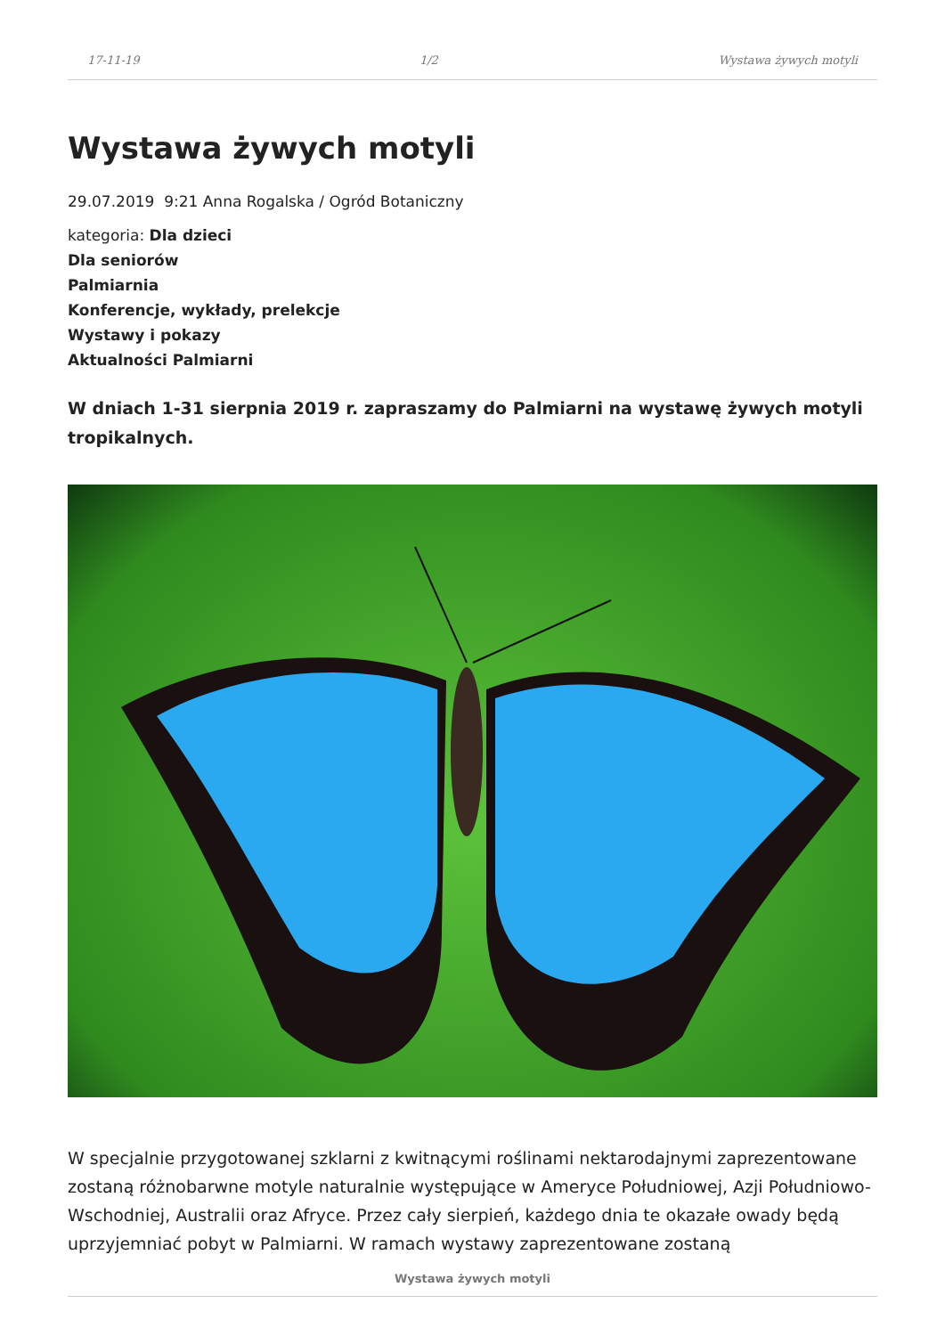17-11-19 1/2 Wystawa żywych motyli
Wystawa żywych motyli
29.07.2019 9:21 Anna Rogalska / Ogród Botaniczny
kategoria: Dla dzieci
Dla seniorów
Palmiarnia
Konferencje, wykłady, prelekcje
Wystawy i pokazy
Aktualności Palmiarni
W dniach 1-31 sierpnia 2019 r. zapraszamy do Palmiarni na wystawę żywych motyli tropikalnych.
W specjalnie przygotowanej szklarni z kwitnącymi roślinami nektarodajnymi zaprezentowane zostaną różnobarwne motyle naturalnie występujące w Ameryce Południowej, Azji Południowo-Wschodniej, Australii oraz Afryce. Przez cały sierpień, każdego dnia te okazałe owady będą uprzyjemniać pobyt w Palmiarni. W ramach wystawy zaprezentowane zostaną
Wystawa żywych motyli